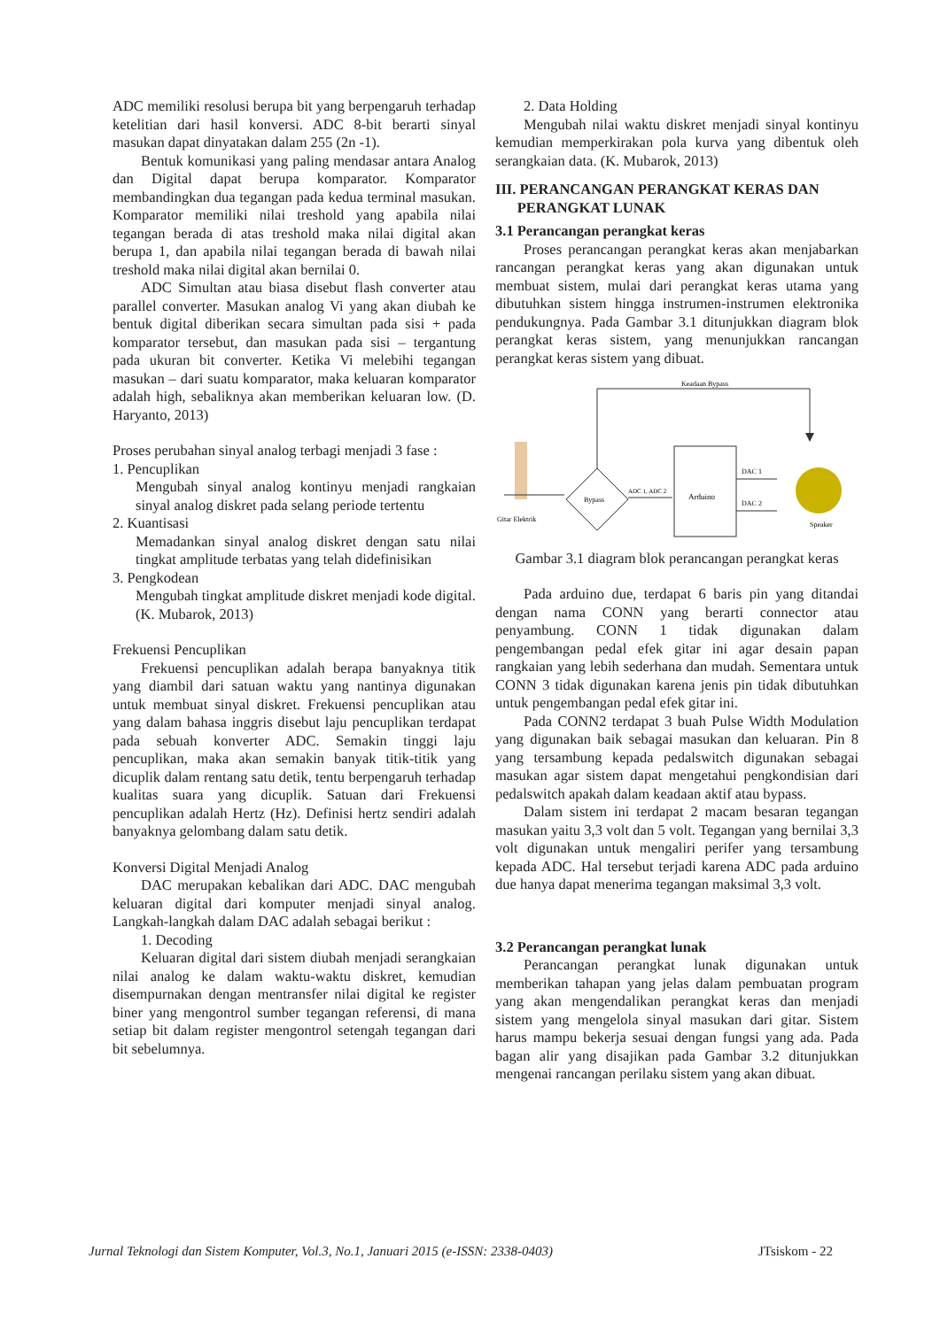ADC memiliki resolusi berupa bit yang berpengaruh terhadap ketelitian dari hasil konversi. ADC 8-bit berarti sinyal masukan dapat dinyatakan dalam 255 (2n -1).
Bentuk komunikasi yang paling mendasar antara Analog dan Digital dapat berupa komparator. Komparator membandingkan dua tegangan pada kedua terminal masukan. Komparator memiliki nilai treshold yang apabila nilai tegangan berada di atas treshold maka nilai digital akan berupa 1, dan apabila nilai tegangan berada di bawah nilai treshold maka nilai digital akan bernilai 0.
ADC Simultan atau biasa disebut flash converter atau parallel converter. Masukan analog Vi yang akan diubah ke bentuk digital diberikan secara simultan pada sisi + pada komparator tersebut, dan masukan pada sisi – tergantung pada ukuran bit converter. Ketika Vi melebihi tegangan masukan – dari suatu komparator, maka keluaran komparator adalah high, sebaliknya akan memberikan keluaran low. (D. Haryanto, 2013)
Proses perubahan sinyal analog terbagi menjadi 3 fase :
1. Pencuplikan
Mengubah sinyal analog kontinyu menjadi rangkaian sinyal analog diskret pada selang periode tertentu
2. Kuantisasi
Memadankan sinyal analog diskret dengan satu nilai tingkat amplitude terbatas yang telah didefinisikan
3. Pengkodean
Mengubah tingkat amplitude diskret menjadi kode digital. (K. Mubarok, 2013)
Frekuensi Pencuplikan
Frekuensi pencuplikan adalah berapa banyaknya titik yang diambil dari satuan waktu yang nantinya digunakan untuk membuat sinyal diskret. Frekuensi pencuplikan atau yang dalam bahasa inggris disebut laju pencuplikan terdapat pada sebuah konverter ADC. Semakin tinggi laju pencuplikan, maka akan semakin banyak titik-titik yang dicuplik dalam rentang satu detik, tentu berpengaruh terhadap kualitas suara yang dicuplik. Satuan dari Frekuensi pencuplikan adalah Hertz (Hz). Definisi hertz sendiri adalah banyaknya gelombang dalam satu detik.
Konversi Digital Menjadi Analog
DAC merupakan kebalikan dari ADC. DAC mengubah keluaran digital dari komputer menjadi sinyal analog. Langkah-langkah dalam DAC adalah sebagai berikut :
1. Decoding
Keluaran digital dari sistem diubah menjadi serangkaian nilai analog ke dalam waktu-waktu diskret, kemudian disempurnakan dengan mentransfer nilai digital ke register biner yang mengontrol sumber tegangan referensi, di mana setiap bit dalam register mengontrol setengah tegangan dari bit sebelumnya.
2. Data Holding
Mengubah nilai waktu diskret menjadi sinyal kontinyu kemudian memperkirakan pola kurva yang dibentuk oleh serangkaian data. (K. Mubarok, 2013)
III. PERANCANGAN PERANGKAT KERAS DAN
PERANGKAT LUNAK
3.1 Perancangan perangkat keras
Proses perancangan perangkat keras akan menjabarkan rancangan perangkat keras yang akan digunakan untuk membuat sistem, mulai dari perangkat keras utama yang dibutuhkan sistem hingga instrumen-instrumen elektronika pendukungnya. Pada Gambar 3.1 ditunjukkan diagram blok perangkat keras sistem, yang menunjukkan rancangan perangkat keras sistem yang dibuat.
Keadaan Bypass
Gitar Elektrik
Bypass
ADC 1, ADC 2
Arduino
DAC 1
DAC 2
Speaker
Gambar 3.1 diagram blok perancangan perangkat keras
Pada arduino due, terdapat 6 baris pin yang ditandai dengan nama CONN yang berarti connector atau penyambung. CONN 1 tidak digunakan dalam pengembangan pedal efek gitar ini agar desain papan rangkaian yang lebih sederhana dan mudah. Sementara untuk CONN 3 tidak digunakan karena jenis pin tidak dibutuhkan untuk pengembangan pedal efek gitar ini.
Pada CONN2 terdapat 3 buah Pulse Width Modulation yang digunakan baik sebagai masukan dan keluaran. Pin 8 yang tersambung kepada pedalswitch digunakan sebagai masukan agar sistem dapat mengetahui pengkondisian dari pedalswitch apakah dalam keadaan aktif atau bypass.
Dalam sistem ini terdapat 2 macam besaran tegangan masukan yaitu 3,3 volt dan 5 volt. Tegangan yang bernilai 3,3 volt digunakan untuk mengaliri perifer yang tersambung kepada ADC. Hal tersebut terjadi karena ADC pada arduino due hanya dapat menerima tegangan maksimal 3,3 volt.
3.2 Perancangan perangkat lunak
Perancangan perangkat lunak digunakan untuk memberikan tahapan yang jelas dalam pembuatan program yang akan mengendalikan perangkat keras dan menjadi sistem yang mengelola sinyal masukan dari gitar. Sistem harus mampu bekerja sesuai dengan fungsi yang ada. Pada bagan alir yang disajikan pada Gambar 3.2 ditunjukkan mengenai rancangan perilaku sistem yang akan dibuat.
Jurnal Teknologi dan Sistem Komputer, Vol.3, No.1, Januari 2015 (e-ISSN: 2338-0403) JTsiskom - 22